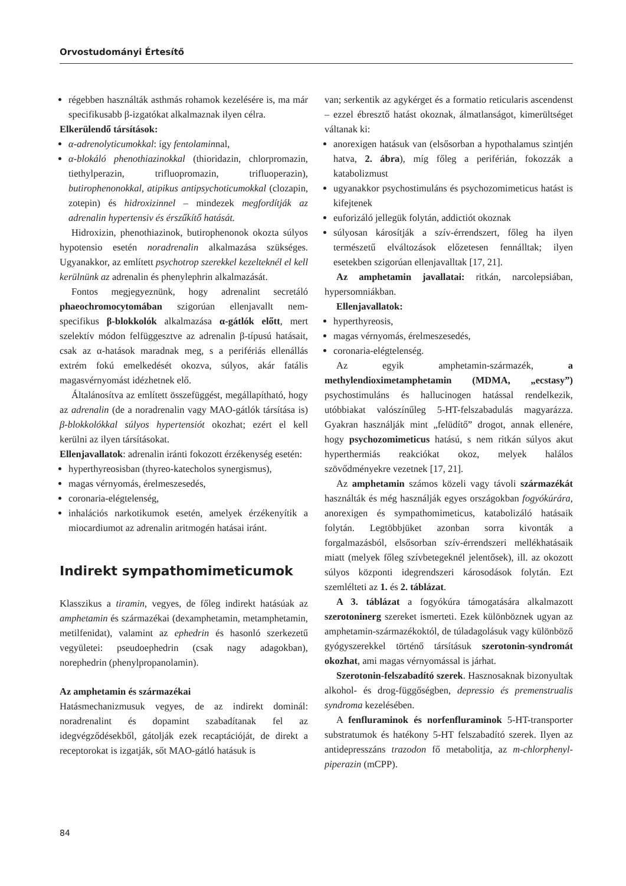Orvostudományi Értesítő
régebben használták asthmás rohamok kezelésére is, ma már specifikusabb β-izgatókat alkalmaznak ilyen célra.
Elkerülendő társítások:
α-adrenolyticumokkal: így fentolaminnal,
α-blokáló phenothiazinokkal (thioridazin, chlorpromazin, tiethylperazin, trifluopromazin, trifluoperazin), butirophenonokkal, atipikus antipsychoticumokkal (clozapin, zotepin) és hidroxizinnel – mindezek megfordítják az adrenalin hypertensiv és érszűkítő hatását.
Hidroxizin, phenothiazinok, butirophenonok okozta súlyos hypotensio esetén noradrenalin alkalmazása szükséges. Ugyanakkor, az említett psychotrop szerekkel kezelteknél el kell kerülnünk az adrenalin és phenylephrin alkalmazását.
Fontos megjegyeznünk, hogy adrenalint secretáló phaeochromocytomában szigorúan ellenjavallt nem-specifikus β-blokkolók alkalmazása α-gátlók előtt, mert szelektív módon felfüggesztve az adrenalin β-típusú hatásait, csak az α-hatások maradnak meg, s a perifériás ellenállás extrém fokú emelkedését okozva, súlyos, akár fatális magasvérnyomást idézhetnek elő.
Általánosítva az említett összefüggést, megállapítható, hogy az adrenalin (de a noradrenalin vagy MAO-gátlók társítása is) β-blokkolókkal súlyos hypertensiót okozhat; ezért el kell kerülni az ilyen társításokat.
Ellenjavallatok: adrenalin iránti fokozott érzékenység esetén:
hyperthyreosisban (thyreo-katecholos synergismus),
magas vérnyomás, érelmeszesedés,
coronaria-elégtelenség,
inhalációs narkotikumok esetén, amelyek érzékenyítik a miocardiumot az adrenalin aritmogén hatásai iránt.
Indirekt sympathomimeticumok
Klasszikus a tiramin, vegyes, de főleg indirekt hatásúak az amphetamin és származékai (dexamphetamin, metamphetamin, metilfenidat), valamint az ephedrin és hasonló szerkezetű vegyületei: pseudoephedrin (csak nagy adagokban), norephedrin (phenylpropanolamin).
Az amphetamin és származékai
Hatásmechanizmusuk vegyes, de az indirekt dominál: noradrenalint és dopamint szabadítanak fel az idegvégződésekből, gátolják ezek recaptációját, de direkt a receptorokat is izgatják, sőt MAO-gátló hatásuk is
van; serkentik az agykérget és a formatio reticularis ascendenst – ezzel ébresztő hatást okoznak, álmatlanságot, kimerültséget váltanak ki:
anorexigen hatásuk van (elsősorban a hypothalamus szintjén hatva, 2. ábra), míg főleg a periférián, fokozzák a katabolizmust
ugyanakkor psychostimuláns és psychozomimeticus hatást is kifejtenek
euforizáló jellegük folytán, addictiót okoznak
súlyosan károsítják a szív-érrendszert, főleg ha ilyen természetű elváltozások előzetesen fennálltak; ilyen esetekben szigorúan ellenjavalltak [17, 21].
Az amphetamin javallatai: ritkán, narcolepsiában, hypersomniákban.
Ellenjavallatok:
hyperthyreosis,
magas vérnyomás, érelmeszesedés,
coronaria-elégtelenség.
Az egyik amphetamin-származék, a methylendioximetamphetamin (MDMA, „ecstasy”) psychostimuláns és hallucinogen hatással rendelkezik, utóbbiakat valószínűleg 5-HT-felszabadulás magyarázza. Gyakran használják mint „felüdítő” drogot, annak ellenére, hogy psychozomimeticus hatású, s nem ritkán súlyos akut hyperthermiás reakciókat okoz, melyek halálos szövődményekre vezetnek [17, 21].
Az amphetamin számos közeli vagy távoli származékát használták és még használják egyes országokban fogyókúrára, anorexigen és sympathomimeticus, katabolizáló hatásaik folytán. Legtöbbjüket azonban sorra kivonták a forgalmazásból, elsősorban szív-érrendszeri mellékhatásaik miatt (melyek főleg szívbetegeknél jelentősek), ill. az okozott súlyos központi idegrendszeri károsodások folytán. Ezt szemlélteti az 1. és 2. táblázat.
A 3. táblázat a fogyókúra támogatására alkalmazott szerotoninerg szereket ismerteti. Ezek különböznek ugyan az amphetamin-származékoktól, de túladagolásuk vagy különböző gyógyszerekkel történő társításuk szerotonin-syndromát okozhat, ami magas vérnyomással is járhat.
Szerotonin-felszabadító szerek. Hasznosaknak bizonyultak alkohol- és drog-függőségben, depressio és premenstrualis syndroma kezelésében.
A fenfluraminok és norfenfluraminok 5-HT-transporter substratumok és hatékony 5-HT felszabadító szerek. Ilyen az antidepresszáns trazodon fő metabolitja, az m-chlorphenyl-piperazin (mCPP).
84